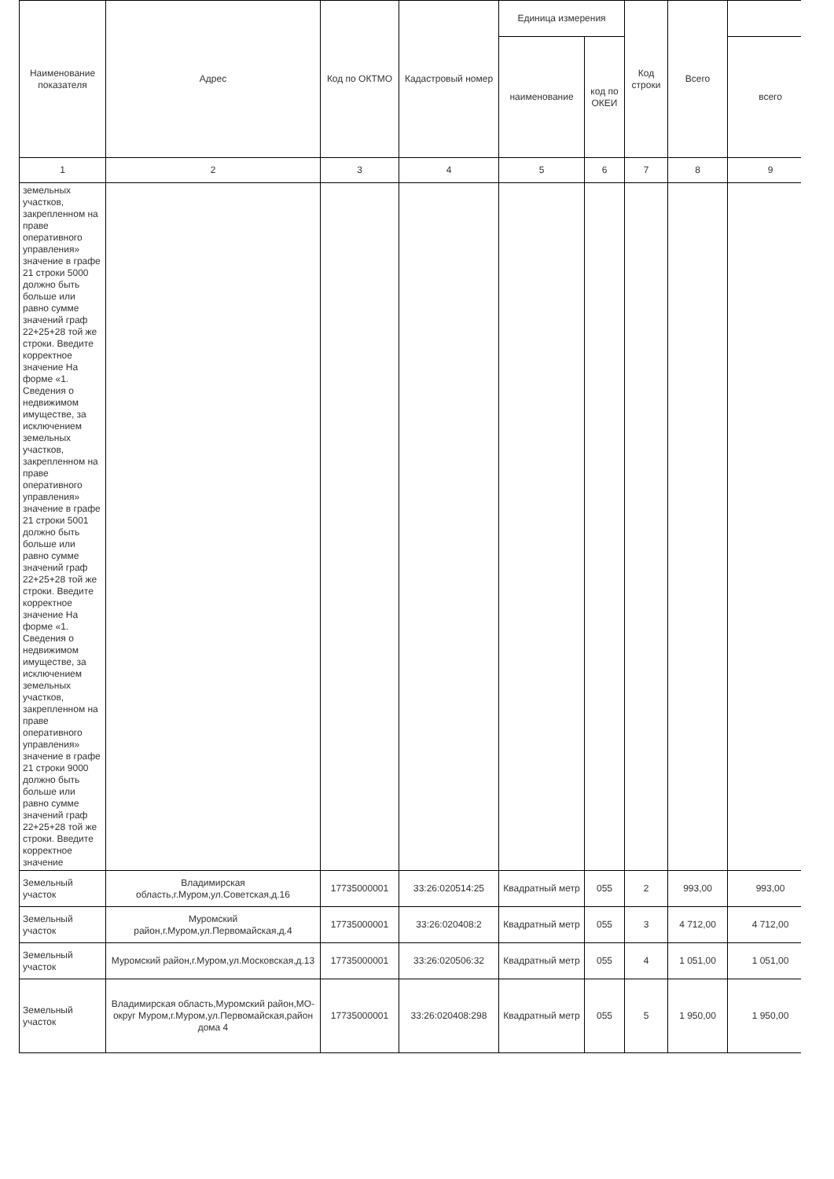| Наименование показателя | Адрес | Код по ОКТМО | Кадастровый номер | Единица измерения | | Код строки | Всего | |
| --- | --- | --- | --- | --- | --- | --- | --- | --- |
| | | | | наименование | код по ОКЕИ | | | всего |
| 1 | 2 | 3 | 4 | 5 | 6 | 7 | 8 | 9 |
| земельных участков, закрепленном на праве оперативного управления» значение в графе 21 строки 5000 должно быть больше или равно сумме значений граф 22+25+28 той же строки. Введите корректное значение На форме «1. Сведения о недвижимом имуществе, за исключением земельных участков, закрепленном на праве оперативного управления» значение в графе 21 строки 5001 должно быть больше или равно сумме значений граф 22+25+28 той же строки. Введите корректное значение На форме «1. Сведения о недвижимом имуществе, за исключением земельных участков, закрепленном на праве оперативного управления» значение в графе 21 строки 9000 должно быть больше или равно сумме значений граф 22+25+28 той же строки. Введите корректное значение | | | | | | | | |
| Земельный участок | Владимирская область,г.Муром,ул.Советская,д.16 | 17735000001 | 33:26:020514:25 | Квадратный метр | 055 | 2 | 993,00 | 993,00 |
| Земельный участок | Муромский район,г.Муром,ул.Первомайская,д.4 | 17735000001 | 33:26:020408:2 | Квадратный метр | 055 | 3 | 4 712,00 | 4 712,00 |
| Земельный участок | Муромский район,г.Муром,ул.Московская,д.13 | 17735000001 | 33:26:020506:32 | Квадратный метр | 055 | 4 | 1 051,00 | 1 051,00 |
| Земельный участок | Владимирская область,Муромский район,МО-округ Муром,г.Муром,ул.Первомайская,район дома 4 | 17735000001 | 33:26:020408:298 | Квадратный метр | 055 | 5 | 1 950,00 | 1 950,00 |